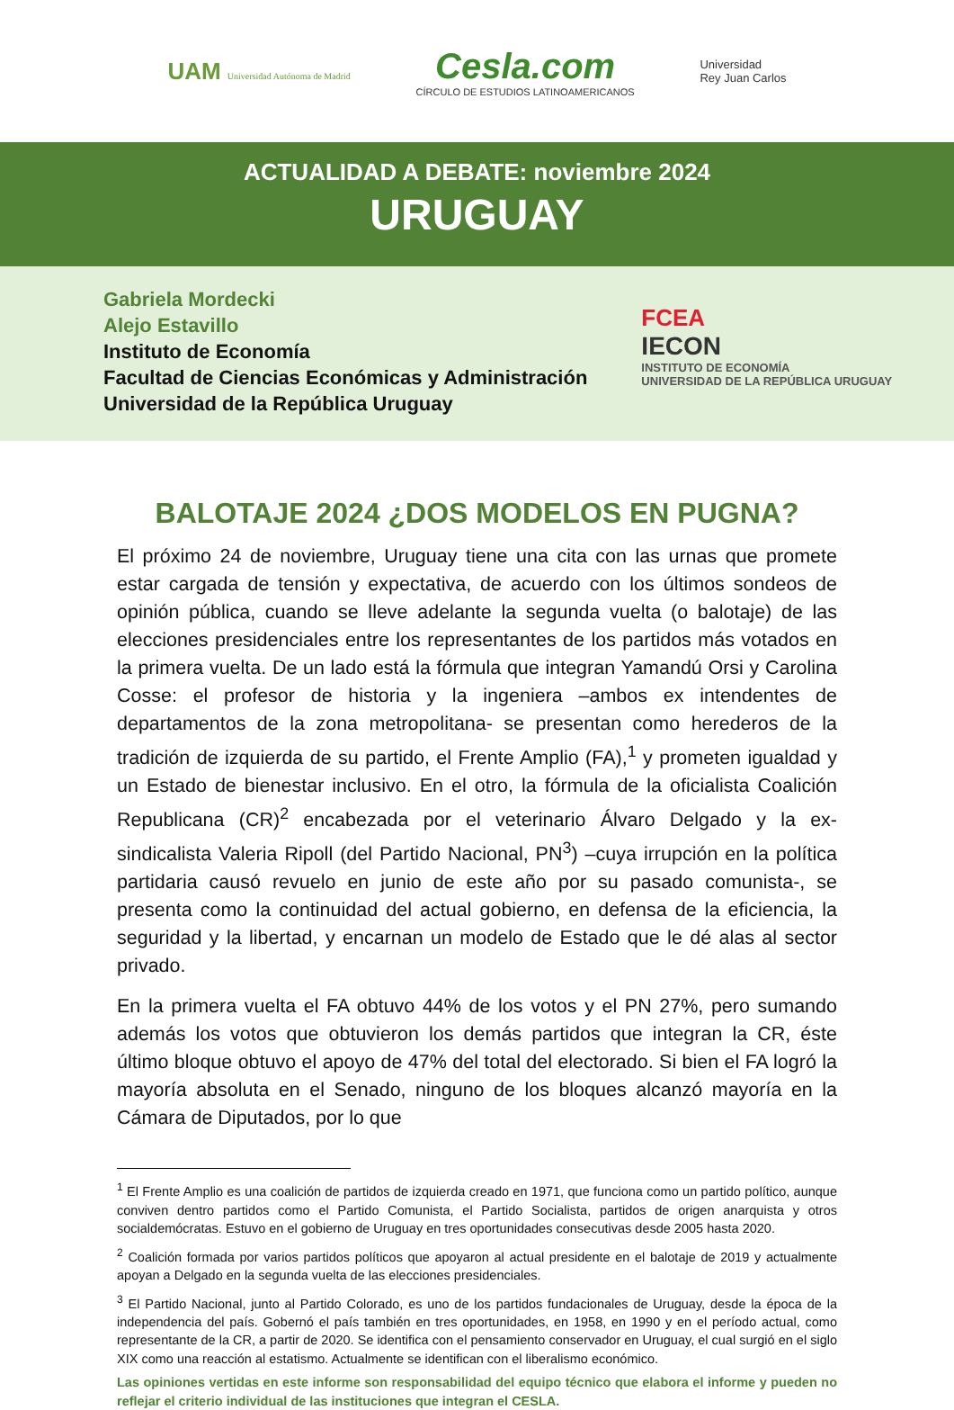UAM Universidad Autónoma de Madrid
Cesla.com
CÍRCULO DE ESTUDIOS LATINOAMERICANOS
Universidad
Rey Juan Carlos
ACTUALIDAD A DEBATE: noviembre 2024
URUGUAY
Gabriela Mordecki
Alejo Estavillo
Instituto de Economía
Facultad de Ciencias Económicas y Administración
Universidad de la República Uruguay
FCEA
IECON
INSTITUTO DE ECONOMÍA
UNIVERSIDAD DE LA REPÚBLICA URUGUAY
BALOTAJE 2024 ¿DOS MODELOS EN PUGNA?
El próximo 24 de noviembre, Uruguay tiene una cita con las urnas que promete estar cargada de tensión y expectativa, de acuerdo con los últimos sondeos de opinión pública, cuando se lleve adelante la segunda vuelta (o balotaje) de las elecciones presidenciales entre los representantes de los partidos más votados en la primera vuelta. De un lado está la fórmula que integran Yamandú Orsi y Carolina Cosse: el profesor de historia y la ingeniera –ambos ex intendentes de departamentos de la zona metropolitana- se presentan como herederos de la tradición de izquierda de su partido, el Frente Amplio (FA),<sup>1</sup> y prometen igualdad y un Estado de bienestar inclusivo. En el otro, la fórmula de la oficialista Coalición Republicana (CR)<sup>2</sup> encabezada por el veterinario Álvaro Delgado y la ex-sindicalista Valeria Ripoll (del Partido Nacional, PN<sup>3</sup>) –cuya irrupción en la política partidaria causó revuelo en junio de este año por su pasado comunista-, se presenta como la continuidad del actual gobierno, en defensa de la eficiencia, la seguridad y la libertad, y encarnan un modelo de Estado que le dé alas al sector privado.
En la primera vuelta el FA obtuvo 44% de los votos y el PN 27%, pero sumando además los votos que obtuvieron los demás partidos que integran la CR, éste último bloque obtuvo el apoyo de 47% del total del electorado. Si bien el FA logró la mayoría absoluta en el Senado, ninguno de los bloques alcanzó mayoría en la Cámara de Diputados, por lo que
<sup>1</sup> El Frente Amplio es una coalición de partidos de izquierda creado en 1971, que funciona como un partido político, aunque conviven dentro partidos como el Partido Comunista, el Partido Socialista, partidos de origen anarquista y otros socialdemócratas. Estuvo en el gobierno de Uruguay en tres oportunidades consecutivas desde 2005 hasta 2020.
<sup>2</sup> Coalición formada por varios partidos políticos que apoyaron al actual presidente en el balotaje de 2019 y actualmente apoyan a Delgado en la segunda vuelta de las elecciones presidenciales.
<sup>3</sup> El Partido Nacional, junto al Partido Colorado, es uno de los partidos fundacionales de Uruguay, desde la época de la independencia del país. Gobernó el país también en tres oportunidades, en 1958, en 1990 y en el período actual, como representante de la CR, a partir de 2020. Se identifica con el pensamiento conservador en Uruguay, el cual surgió en el siglo XIX como una reacción al estatismo. Actualmente se identifican con el liberalismo económico.
Las opiniones vertidas en este informe son responsabilidad del equipo técnico que elabora el informe y pueden no reflejar el criterio individual de las instituciones que integran el CESLA.